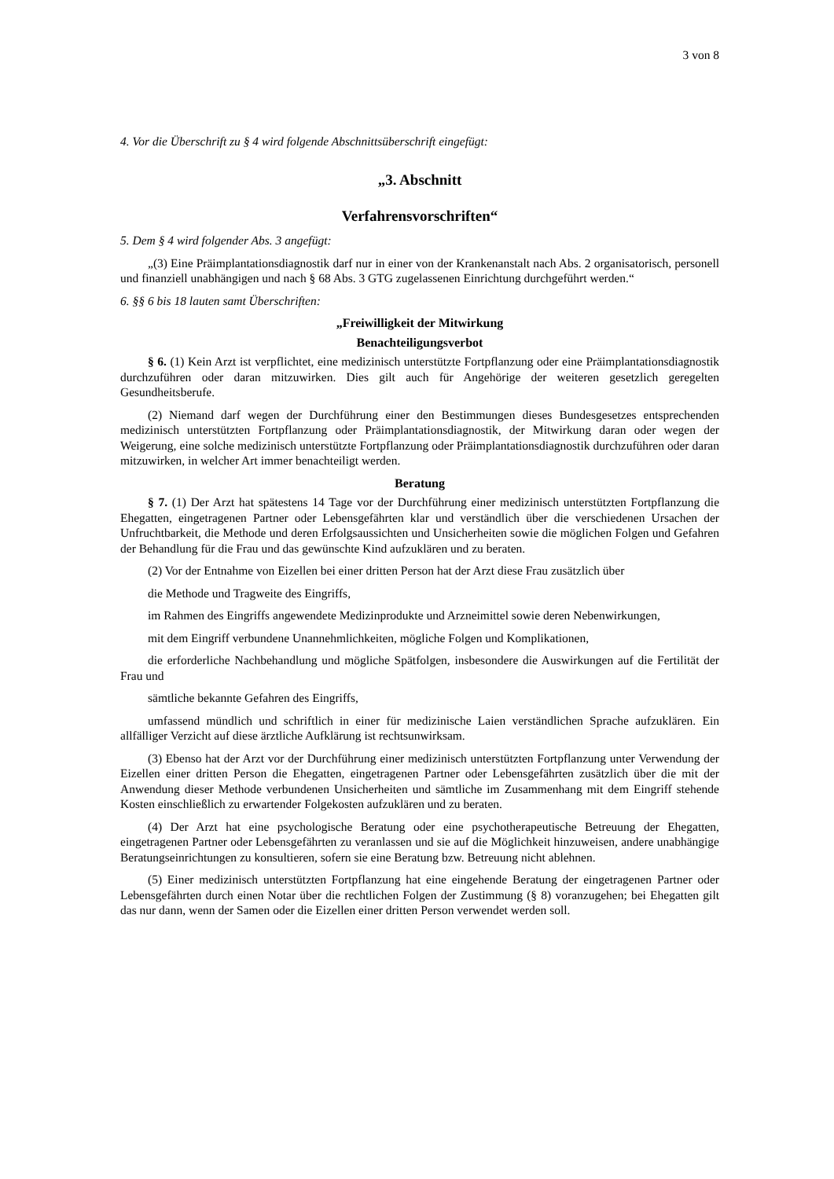3 von 8
4. Vor die Überschrift zu § 4 wird folgende Abschnittsüberschrift eingefügt:
„3. Abschnitt
Verfahrensvorschriften“
5. Dem § 4 wird folgender Abs. 3 angefügt:
„(3) Eine Präimplantationsdiagnostik darf nur in einer von der Krankenanstalt nach Abs. 2 organisatorisch, personell und finanziell unabhängigen und nach § 68 Abs. 3 GTG zugelassenen Einrichtung durchgeführt werden.“
6. §§ 6 bis 18 lauten samt Überschriften:
„Freiwilligkeit der Mitwirkung
Benachteiligungsverbot
§ 6. (1) Kein Arzt ist verpflichtet, eine medizinisch unterstützte Fortpflanzung oder eine Präimplantationsdiagnostik durchzuführen oder daran mitzuwirken. Dies gilt auch für Angehörige der weiteren gesetzlich geregelten Gesundheitsberufe.
(2) Niemand darf wegen der Durchführung einer den Bestimmungen dieses Bundesgesetzes entsprechenden medizinisch unterstützten Fortpflanzung oder Präimplantationsdiagnostik, der Mitwirkung daran oder wegen der Weigerung, eine solche medizinisch unterstützte Fortpflanzung oder Präimplantationsdiagnostik durchzuführen oder daran mitzuwirken, in welcher Art immer benachteiligt werden.
Beratung
§ 7. (1) Der Arzt hat spätestens 14 Tage vor der Durchführung einer medizinisch unterstützten Fortpflanzung die Ehegatten, eingetragenen Partner oder Lebensgefährten klar und verständlich über die verschiedenen Ursachen der Unfruchtbarkeit, die Methode und deren Erfolgsaussichten und Unsicherheiten sowie die möglichen Folgen und Gefahren der Behandlung für die Frau und das gewünschte Kind aufzuklären und zu beraten.
(2) Vor der Entnahme von Eizellen bei einer dritten Person hat der Arzt diese Frau zusätzlich über
die Methode und Tragweite des Eingriffs,
im Rahmen des Eingriffs angewendete Medizinprodukte und Arzneimittel sowie deren Nebenwirkungen,
mit dem Eingriff verbundene Unannehmlichkeiten, mögliche Folgen und Komplikationen,
die erforderliche Nachbehandlung und mögliche Spätfolgen, insbesondere die Auswirkungen auf die Fertilität der Frau und
sämtliche bekannte Gefahren des Eingriffs,
umfassend mündlich und schriftlich in einer für medizinische Laien verständlichen Sprache aufzuklären. Ein allfälliger Verzicht auf diese ärztliche Aufklärung ist rechtsunwirksam.
(3) Ebenso hat der Arzt vor der Durchführung einer medizinisch unterstützten Fortpflanzung unter Verwendung der Eizellen einer dritten Person die Ehegatten, eingetragenen Partner oder Lebensgefährten zusätzlich über die mit der Anwendung dieser Methode verbundenen Unsicherheiten und sämtliche im Zusammenhang mit dem Eingriff stehende Kosten einschließlich zu erwartender Folgekosten aufzuklären und zu beraten.
(4) Der Arzt hat eine psychologische Beratung oder eine psychotherapeutische Betreuung der Ehegatten, eingetragenen Partner oder Lebensgefährten zu veranlassen und sie auf die Möglichkeit hinzuweisen, andere unabhängige Beratungseinrichtungen zu konsultieren, sofern sie eine Beratung bzw. Betreuung nicht ablehnen.
(5) Einer medizinisch unterstützten Fortpflanzung hat eine eingehende Beratung der eingetragenen Partner oder Lebensgefährten durch einen Notar über die rechtlichen Folgen der Zustimmung (§ 8) voranzugehen; bei Ehegatten gilt das nur dann, wenn der Samen oder die Eizellen einer dritten Person verwendet werden soll.